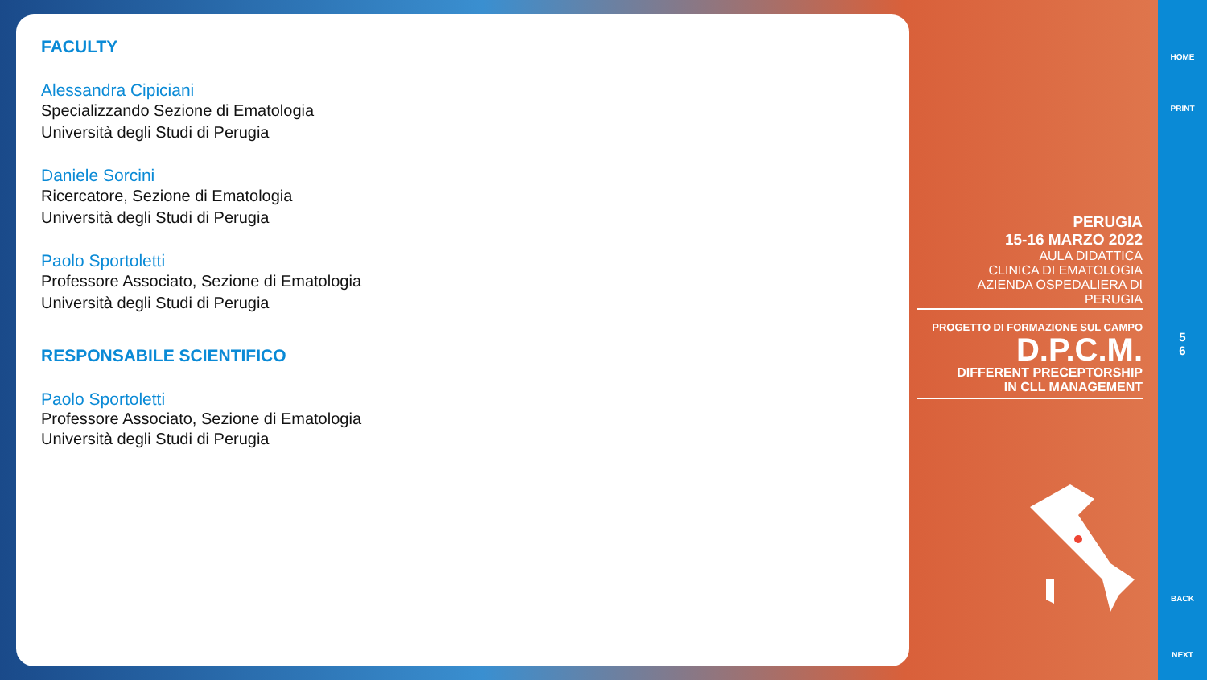FACULTY
Alessandra Cipiciani
Specializzando Sezione di Ematologia
Università degli Studi di Perugia
Daniele Sorcini
Ricercatore, Sezione di Ematologia
Università degli Studi di Perugia
Paolo Sportoletti
Professore Associato, Sezione di Ematologia
Università degli Studi di Perugia
RESPONSABILE SCIENTIFICO
Paolo Sportoletti
Professore Associato, Sezione di Ematologia
Università degli Studi di Perugia
PERUGIA
15-16 MARZO 2022
AULA DIDATTICA
CLINICA DI EMATOLOGIA
AZIENDA OSPEDALIERA DI PERUGIA
PROGETTO DI FORMAZIONE SUL CAMPO
D.P.C.M.
DIFFERENT PRECEPTORSHIP
IN CLL MANAGEMENT
HOME
PRINT
5
6
BACK
NEXT